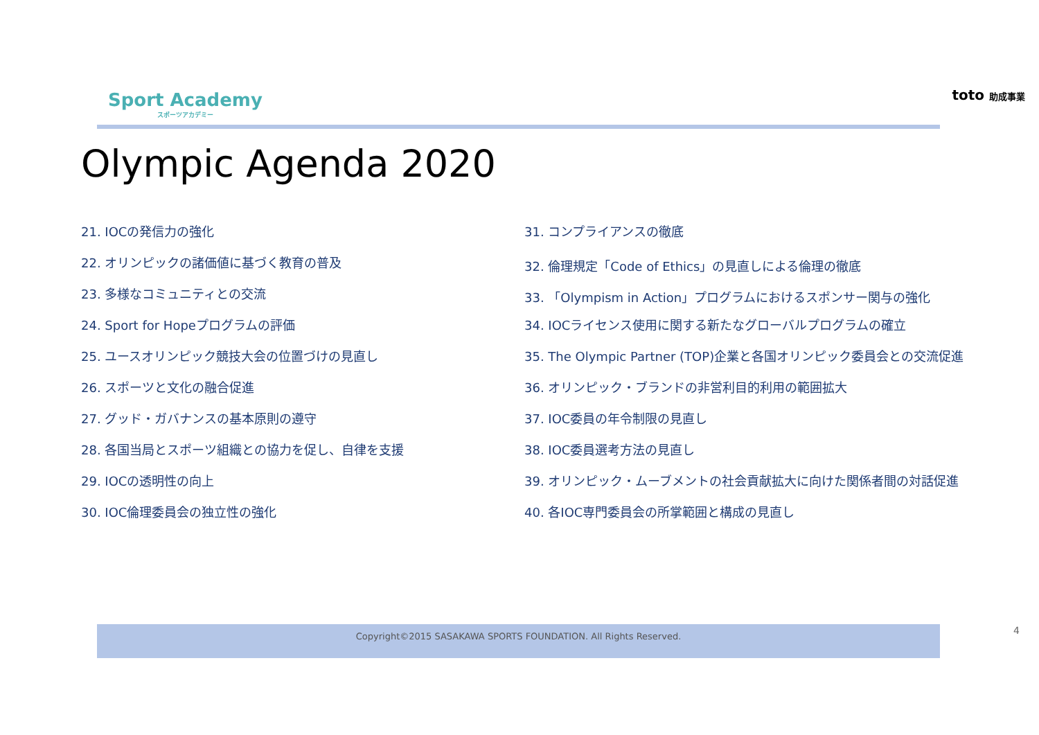Sport Academy
スポーツアカデミー
toto 助成事業
Olympic Agenda 2020
21. IOCの発信力の強化
22. オリンピックの諸価値に基づく教育の普及
23. 多様なコミュニティとの交流
24. Sport for Hopeプログラムの評価
25. ユースオリンピック競技大会の位置づけの見直し
26. スポーツと文化の融合促進
27. グッド・ガバナンスの基本原則の遵守
28. 各国当局とスポーツ組織との協力を促し、自律を支援
29. IOCの透明性の向上
30. IOC倫理委員会の独立性の強化
31. コンプライアンスの徹底
32. 倫理規定「Code of Ethics」の見直しによる倫理の徹底
33. 「Olympism in Action」プログラムにおけるスポンサー関与の強化
34. IOCライセンス使用に関する新たなグローバルプログラムの確立
35. The Olympic Partner (TOP)企業と各国オリンピック委員会との交流促進
36. オリンピック・ブランドの非営利目的利用の範囲拡大
37. IOC委員の年令制限の見直し
38. IOC委員選考方法の見直し
39. オリンピック・ムーブメントの社会貢献拡大に向けた関係者間の対話促進
40. 各IOC専門委員会の所掌範囲と構成の見直し
Copyright©2015 SASAKAWA SPORTS FOUNDATION. All Rights Reserved. 4